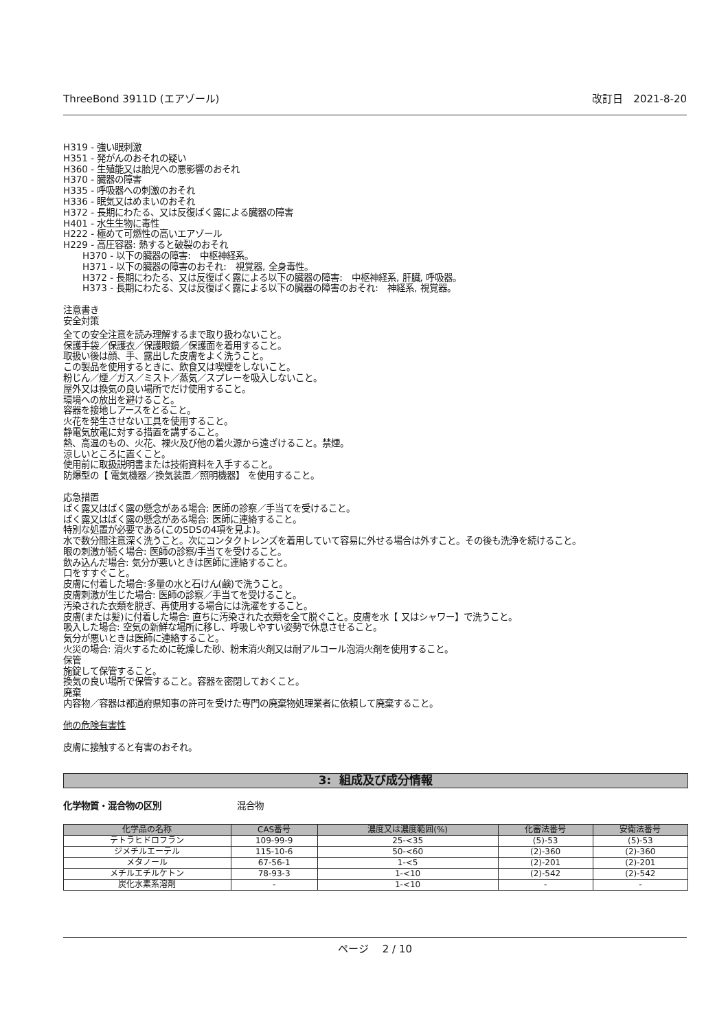ThreeBond 3911D (エアゾール) 改訂日　2021-8-20
H319 - 強い眼刺激
H351 - 発がんのおそれの疑い
H360 - 生殖能又は胎児への悪影響のおそれ
H370 - 臓器の障害
H335 - 呼吸器への刺激のおそれ
H336 - 眠気又はめまいのおそれ
H372 - 長期にわたる、又は反復ばく露による臓器の障害
H401 - 水生生物に毒性
H222 - 極めて可燃性の高いエアゾール
H229 - 高圧容器: 熱すると破裂のおそれ
H370 - 以下の臓器の障害:　中枢神経系。
H371 - 以下の臓器の障害のおそれ:　視覚器, 全身毒性。
H372 - 長期にわたる、又は反復ばく露による以下の臓器の障害:　中枢神経系, 肝臓, 呼吸器。
H373 - 長期にわたる、又は反復ばく露による以下の臓器の障害のおそれ:　神経系, 視覚器。
注意書き
安全対策
全ての安全注意を読み理解するまで取り扱わないこと。
保護手袋／保護衣／保護眼鏡／保護面を着用すること。
取扱い後は顔、手、露出した皮膚をよく洗うこと。
この製品を使用するときに、飲食又は喫煙をしないこと。
粉じん／煙／ガス／ミスト／蒸気／スプレーを吸入しないこと。
屋外又は換気の良い場所でだけ使用すること。
環境への放出を避けること。
容器を接地しアースをとること。
火花を発生させない工具を使用すること。
静電気放電に対する措置を講ずること。
熱、高温のもの、火花、裸火及び他の着火源から遠ざけること。禁煙。
涼しいところに置くこと。
使用前に取扱説明書または技術資料を入手すること。
防爆型の【 電気機器／換気装置／照明機器】 を使用すること。
応急措置
ばく露又はばく露の懸念がある場合: 医師の診察／手当てを受けること。
ばく露又はばく露の懸念がある場合: 医師に連絡すること。
特別な処置が必要である(このSDSの4項を見よ)。
水で数分間注意深く洗うこと。次にコンタクトレンズを着用していて容易に外せる場合は外すこと。その後も洗浄を続けること。
眼の刺激が続く場合: 医師の診察/手当てを受けること。
飲み込んだ場合: 気分が悪いときは医師に連絡すること。
口をすすぐこと。
皮膚に付着した場合:多量の水と石けん(鹸)で洗うこと。
皮膚刺激が生じた場合: 医師の診察／手当てを受けること。
汚染された衣類を脱ぎ、再使用する場合には洗濯をすること。
皮膚(または髪)に付着した場合: 直ちに汚染された衣類を全て脱ぐこと。皮膚を水【 又はシャワー】で洗うこと。
吸入した場合: 空気の新鮮な場所に移し、呼吸しやすい姿勢で休息させること。
気分が悪いときは医師に連絡すること。
火災の場合: 消火するために乾燥した砂、粉末消火剤又は耐アルコール泡消火剤を使用すること。
保管
施錠して保管すること。
換気の良い場所で保管すること。容器を密閉しておくこと。
廃棄
内容物／容器は都道府県知事の許可を受けた専門の廃棄物処理業者に依頼して廃棄すること。
他の危険有害性
皮膚に接触すると有害のおそれ。
3: 組成及び成分情報
化学物質・混合物の区別 混合物
| 化学品の名称 | CAS番号 | 濃度又は濃度範囲(%) | 化審法番号 | 安衛法番号 |
| --- | --- | --- | --- | --- |
| テトラヒドロフラン | 109-99-9 | 25-<35 | (5)-53 | (5)-53 |
| ジメチルエーテル | 115-10-6 | 50-<60 | (2)-360 | (2)-360 |
| メタノール | 67-56-1 | 1-<5 | (2)-201 | (2)-201 |
| メチルエチルケトン | 78-93-3 | 1-<10 | (2)-542 | (2)-542 |
| 炭化水素系溶剤 | - | 1-<10 | - | - |
ページ　 2 / 10